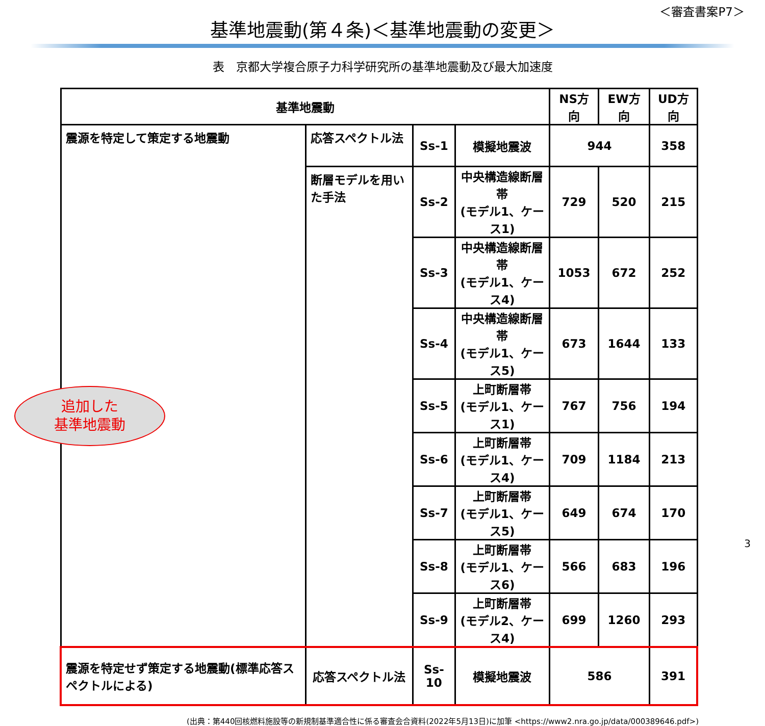＜審査書案P7＞
基準地震動(第４条)＜基準地震動の変更＞
表　京都大学複合原子力科学研究所の基準地震動及び最大加速度
| 基準地震動 | | | | NS方向 | EW方向 | UD方向 |
| --- | --- | --- | --- | --- | --- | --- |
| 震源を特定して策定する地震動 | 応答スペクトル法 | Ss-1 | 模擬地震波 | 944 | | 358 |
| | 断層モデルを用いた手法 | Ss-2 | 中央構造線断層帯 (モデル1、ケース1) | 729 | 520 | 215 |
| | | Ss-3 | 中央構造線断層帯 (モデル1、ケース4) | 1053 | 672 | 252 |
| | | Ss-4 | 中央構造線断層帯 (モデル1、ケース5) | 673 | 1644 | 133 |
| | | Ss-5 | 上町断層帯 (モデル1、ケース1) | 767 | 756 | 194 |
| | | Ss-6 | 上町断層帯 (モデル1、ケース4) | 709 | 1184 | 213 |
| | | Ss-7 | 上町断層帯 (モデル1、ケース5) | 649 | 674 | 170 |
| | | Ss-8 | 上町断層帯 (モデル1、ケース6) | 566 | 683 | 196 |
| | | Ss-9 | 上町断層帯 (モデル2、ケース4) | 699 | 1260 | 293 |
| 震源を特定せず策定する地震動(標準応答スペクトルによる) | 応答スペクトル法 | Ss-10 | 模擬地震波 | 586 | | 391 |
追加した
基準地震動
(出典：第440回核燃料施設等の新規制基準適合性に係る審査会合資料(2022年5月13日)に加筆 <https://www2.nra.go.jp/data/000389646.pdf>)
3